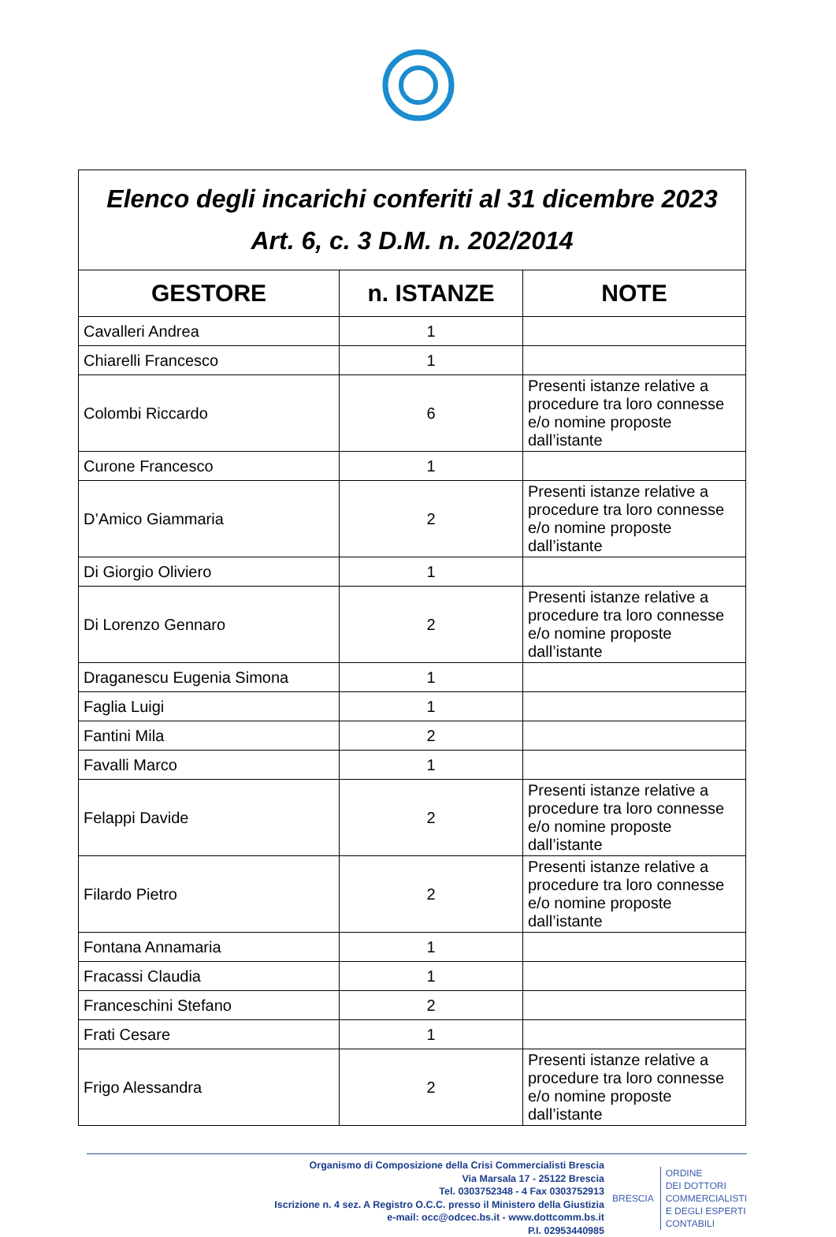| Elenco degli incarichi conferiti al 31 dicembre 2023 Art. 6, c. 3 D.M. n. 202/2014 | | |
| GESTORE | n. ISTANZE | NOTE |
| Cavalleri Andrea | 1 | |
| Chiarelli Francesco | 1 | |
| Colombi Riccardo | 6 | Presenti istanze relative a procedure tra loro connesse e/o nomine proposte dall’istante |
| Curone Francesco | 1 | |
| D’Amico Giammaria | 2 | Presenti istanze relative a procedure tra loro connesse e/o nomine proposte dall’istante |
| Di Giorgio Oliviero | 1 | |
| Di Lorenzo Gennaro | 2 | Presenti istanze relative a procedure tra loro connesse e/o nomine proposte dall’istante |
| Draganescu Eugenia Simona | 1 | |
| Faglia Luigi | 1 | |
| Fantini Mila | 2 | |
| Favalli Marco | 1 | |
| Felappi Davide | 2 | Presenti istanze relative a procedure tra loro connesse e/o nomine proposte dall’istante |
| Filardo Pietro | 2 | Presenti istanze relative a procedure tra loro connesse e/o nomine proposte dall’istante |
| Fontana Annamaria | 1 | |
| Fracassi Claudia | 1 | |
| Franceschini Stefano | 2 | |
| Frati Cesare | 1 | |
| Frigo Alessandra | 2 | Presenti istanze relative a procedure tra loro connesse e/o nomine proposte dall’istante |
Organismo di Composizione della Crisi Commercialisti Brescia
Via Marsala 17 - 25122 Brescia
Tel. 0303752348 - 4 Fax 0303752913
Iscrizione n. 4 sez. A Registro O.C.C. presso il Ministero della Giustizia
e-mail: occ@odcec.bs.it - www.dottcomm.bs.it
P.I. 02953440985
BRESCIA
ORDINE
DEI DOTTORI
COMMERCIALISTI
E DEGLI ESPERTI
CONTABILI